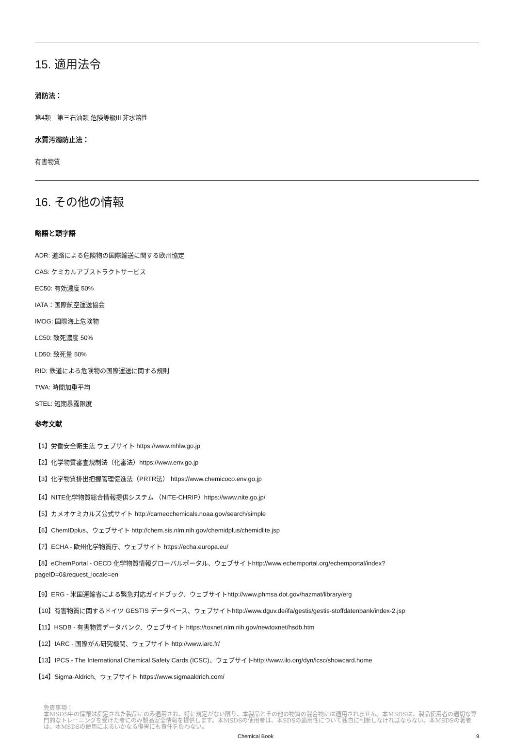15. 適用法令
消防法：
第4類　第三石油類 危険等級III 非水溶性
水質汚濁防止法：
有害物質
16. その他の情報
略語と頭字語
ADR: 道路による危険物の国際輸送に関する欧州協定
CAS: ケミカルアブストラクトサービス
EC50: 有効濃度 50%
IATA：国際航空運送協会
IMDG: 国際海上危険物
LC50: 致死濃度 50%
LD50: 致死量 50%
RID: 鉄道による危険物の国際運送に関する規則
TWA: 時間加重平均
STEL: 短期暴露限度
参考文献
【1】労働安全衛生法 ウェブサイト https://www.mhlw.go.jp
【2】化学物質審査規制法（化審法）https://www.env.go.jp
【3】化学物質排出把握管理促進法（PRTR法） https://www.chemicoco.env.go.jp
【4】NITE化学物質総合情報提供システム （NITE-CHRIP）https://www.nite.go.jp/
【5】カメオケミカルズ公式サイト http://cameochemicals.noaa.gov/search/simple
【6】ChemIDplus、ウェブサイト http://chem.sis.nlm.nih.gov/chemidplus/chemidlite.jsp
【7】ECHA - 欧州化学物質庁、ウェブサイト https://echa.europa.eu/
【8】eChemPortal - OECD 化学物質情報グローバルポータル、ウェブサイトhttp://www.echemportal.org/echemportal/index?
pageID=0&request_locale=en
【9】ERG - 米国運輸省による緊急対応ガイドブック、ウェブサイトhttp://www.phmsa.dot.gov/hazmat/library/erg
【10】有害物質に関するドイツ GESTIS データベース、ウェブサイトhttp://www.dguv.de/ifa/gestis/gestis-stoffdatenbank/index-2.jsp
【11】HSDB - 有害物質データバンク、ウェブサイト https://toxnet.nlm.nih.gov/newtoxnet/hsdb.htm
【12】IARC - 国際がん研究機関、ウェブサイト http://www.iarc.fr/
【13】IPCS - The International Chemical Safety Cards (ICSC)、ウェブサイトhttp://www.ilo.org/dyn/icsc/showcard.home
【14】Sigma-Aldrich、ウェブサイト https://www.sigmaaldrich.com/
免責事項：
本MSDS中の情報は指定された製品にのみ適用され、特に規定がない限り、本製品とその他の物質の混合物には適用されません。本MSDSは、製品使用者の適切な専門的なトレーニングを受けた者にのみ製品安全情報を提供します。本MSDSの使用者は、本SDSの適用性について独自に判断しなければならない。本MSDSの著者は、本MSDSの使用によるいかなる傷害にも責任を負わない。
Chemical Book 9